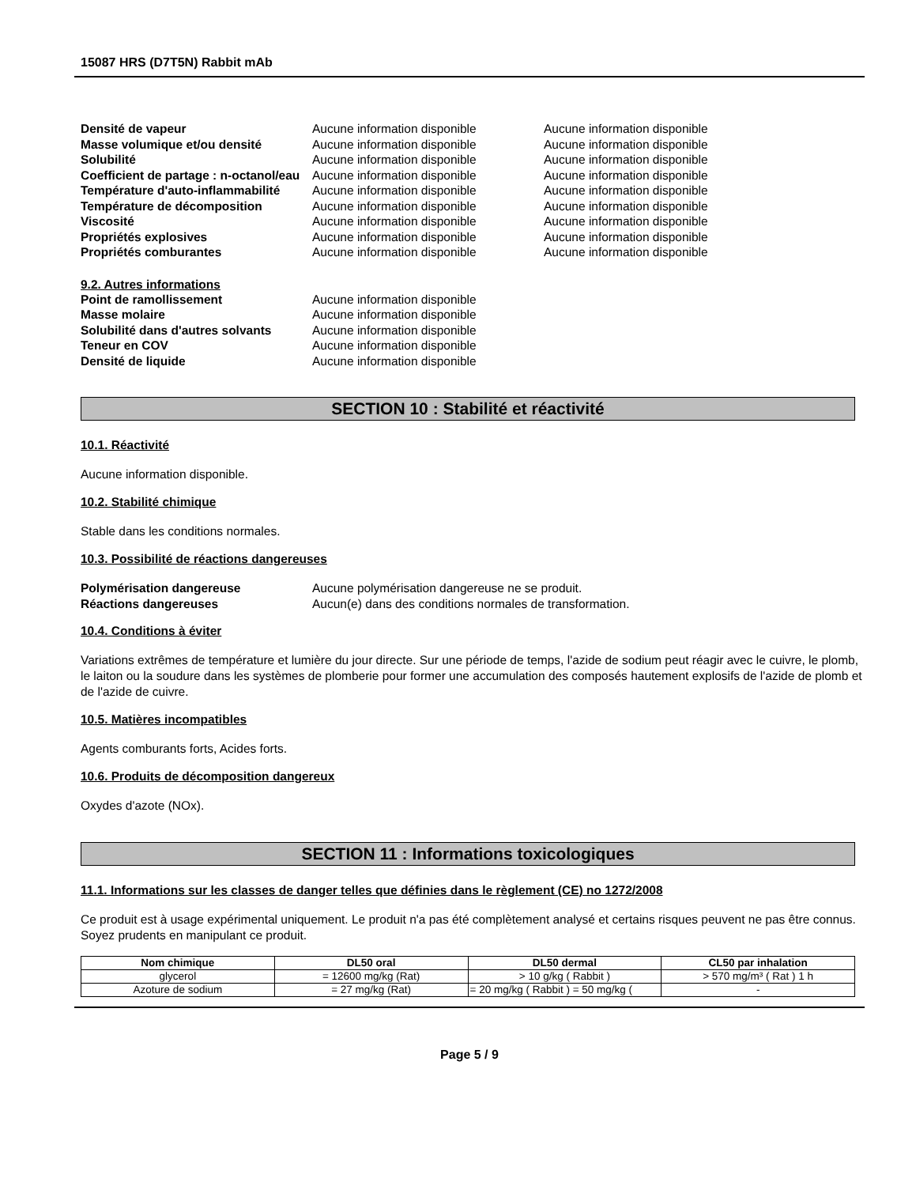15087 HRS (D7T5N) Rabbit mAb
Densité de vapeur Aucune information disponible Aucune information disponible Masse volumique et/ou densité Aucune information disponible Aucune information disponible Solubilité Aucune information disponible Aucune information disponible Coefficient de partage : n-octanol/eau Aucune information disponible Aucune information disponible Température d'auto-inflammabilité Aucune information disponible Aucune information disponible Température de décomposition Aucune information disponible Aucune information disponible Viscosité Aucune information disponible Aucune information disponible Propriétés explosives Aucune information disponible Aucune information disponible Propriétés comburantes Aucune information disponible Aucune information disponible
9.2. Autres informations
Point de ramollissement Aucune information disponible Masse molaire Aucune information disponible Solubilité dans d'autres solvants Aucune information disponible Teneur en COV Aucune information disponible Densité de liquide Aucune information disponible
SECTION 10 : Stabilité et réactivité
10.1. Réactivité
Aucune information disponible.
10.2. Stabilité chimique
Stable dans les conditions normales.
10.3. Possibilité de réactions dangereuses
Polymérisation dangereuse Aucune polymérisation dangereuse ne se produit. Réactions dangereuses Aucun(e) dans des conditions normales de transformation.
10.4. Conditions à éviter
Variations extrêmes de température et lumière du jour directe. Sur une période de temps, l'azide de sodium peut réagir avec le cuivre, le plomb, le laiton ou la soudure dans les systèmes de plomberie pour former une accumulation des composés hautement explosifs de l'azide de plomb et de l'azide de cuivre.
10.5. Matières incompatibles
Agents comburants forts, Acides forts.
10.6. Produits de décomposition dangereux
Oxydes d'azote (NOx).
SECTION 11 : Informations toxicologiques
11.1. Informations sur les classes de danger telles que définies dans le règlement (CE) no 1272/2008
Ce produit est à usage expérimental uniquement. Le produit n'a pas été complètement analysé et certains risques peuvent ne pas être connus. Soyez prudents en manipulant ce produit.
| Nom chimique | DL50 oral | DL50 dermal | CL50 par inhalation |
| --- | --- | --- | --- |
| glycerol | = 12600 mg/kg (Rat) | > 10 g/kg ( Rabbit ) | > 570 mg/m³ ( Rat ) 1 h |
| Azoture de sodium | = 27 mg/kg (Rat) | = 20 mg/kg ( Rabbit ) = 50 mg/kg ( | - |
Page 5 / 9